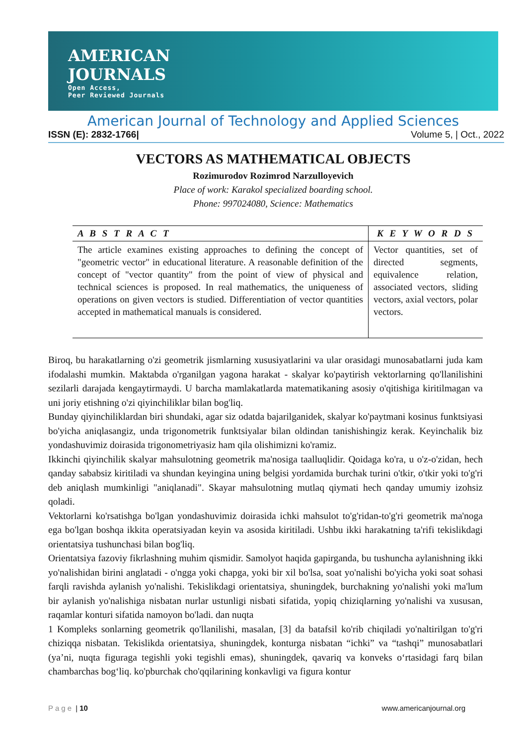AMERICAN
JOURNALS
Open Access,
Peer Reviewed Journals
American Journal of Technology and Applied Sciences
ISSN (E): 2832-1766| Volume 5, | Oct., 2022
VECTORS AS MATHEMATICAL OBJECTS
Rozimurodov Rozimrod Narzulloyevich
Place of work: Karakol specialized boarding school.
Phone: 997024080, Science: Mathematics
| A B S T R A C T | K E Y W O R D S |
| --- | --- |
| The article examines existing approaches to defining the concept of "geometric vector" in educational literature. A reasonable definition of the concept of "vector quantity" from the point of view of physical and technical sciences is proposed. In real mathematics, the uniqueness of operations on given vectors is studied. Differentiation of vector quantities accepted in mathematical manuals is considered. | Vector quantities, set of directed segments, equivalence relation, associated vectors, sliding vectors, axial vectors, polar vectors. |
Biroq, bu harakatlarning o'zi geometrik jismlarning xususiyatlarini va ular orasidagi munosabatlarni juda kam ifodalashi mumkin. Maktabda o'rganilgan yagona harakat - skalyar ko'paytirish vektorlarning qo'llanilishini sezilarli darajada kengaytirmaydi. U barcha mamlakatlarda matematikaning asosiy o'qitishiga kiritilmagan va uni joriy etishning o'zi qiyinchiliklar bilan bog'liq.
Bunday qiyinchiliklardan biri shundaki, agar siz odatda bajarilganidek, skalyar ko'paytmani kosinus funktsiyasi bo'yicha aniqlasangiz, unda trigonometrik funktsiyalar bilan oldindan tanishishingiz kerak. Keyinchalik biz yondashuvimiz doirasida trigonometriyasiz ham qila olishimizni ko'ramiz.
Ikkinchi qiyinchilik skalyar mahsulotning geometrik ma'nosiga taalluqlidir. Qoidaga ko'ra, u o'z-o'zidan, hech qanday sababsiz kiritiladi va shundan keyingina uning belgisi yordamida burchak turini o'tkir, o'tkir yoki to'g'ri deb aniqlash mumkinligi "aniqlanadi". Skayar mahsulotning mutlaq qiymati hech qanday umumiy izohsiz qoladi.
Vektorlarni ko'rsatishga bo'lgan yondashuvimiz doirasida ichki mahsulot to'g'ridan-to'g'ri geometrik ma'noga ega bo'lgan boshqa ikkita operatsiyadan keyin va asosida kiritiladi. Ushbu ikki harakatning ta'rifi tekislikdagi orientatsiya tushunchasi bilan bog'liq.
Orientatsiya fazoviy fikrlashning muhim qismidir. Samolyot haqida gapirganda, bu tushuncha aylanishning ikki yo'nalishidan birini anglatadi - o'ngga yoki chapga, yoki bir xil bo'lsa, soat yo'nalishi bo'yicha yoki soat sohasi farqli ravishda aylanish yo'nalishi. Tekislikdagi orientatsiya, shuningdek, burchakning yo'nalishi yoki ma'lum bir aylanish yo'nalishiga nisbatan nurlar ustunligi nisbati sifatida, yopiq chiziqlarning yo'nalishi va xususan, raqamlar konturi sifatida namoyon bo'ladi. dan nuqta
1 Kompleks sonlarning geometrik qo'llanilishi, masalan, [3] da batafsil ko'rib chiqiladi yo'naltirilgan to'g'ri chiziqqa nisbatan. Tekislikda orientatsiya, shuningdek, konturga nisbatan “ichki” va “tashqi” munosabatlari (ya’ni, nuqta figuraga tegishli yoki tegishli emas), shuningdek, qavariq va konveks o‘rtasidagi farq bilan chambarchas bog‘liq. ko'pburchak cho'qqilarining konkavligi va figura kontur
Page | 10 www.americanjournal.org